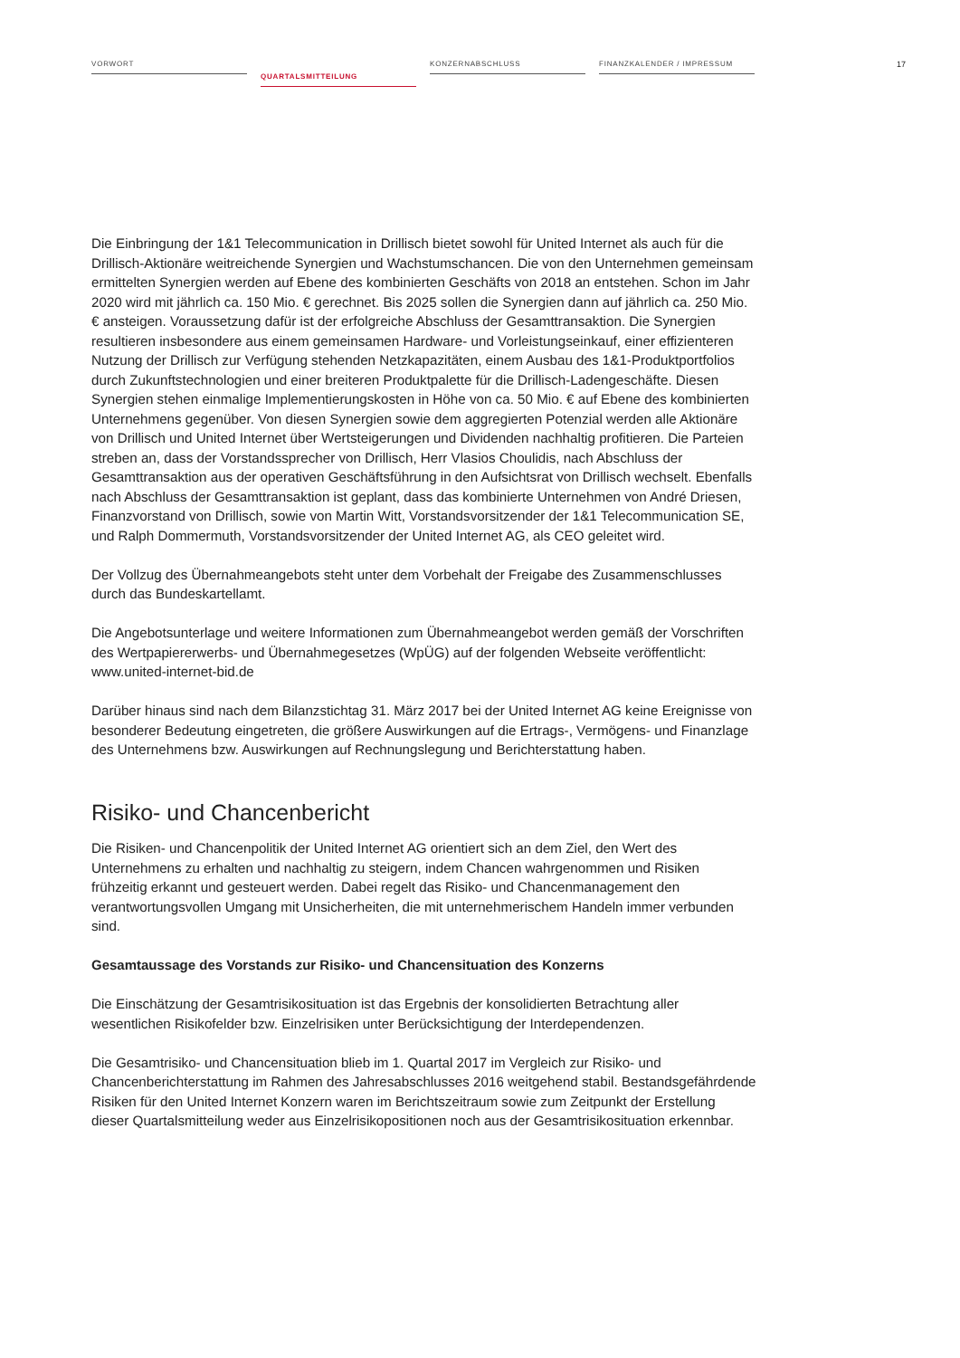VORWORT
QUARTALSMITTEILUNG
KONZERNABSCHLUSS FINANZKALENDER / IMPRESSUM
17
Die Einbringung der 1&1 Telecommunication in Drillisch bietet sowohl für United Internet als auch für die Drillisch-Aktionäre weitreichende Synergien und Wachstumschancen. Die von den Unter­nehmen gemeinsam ermittelten Synergien werden auf Ebene des kombinierten Geschäfts von 2018 an entstehen. Schon im Jahr 2020 wird mit jährlich ca. 150 Mio. € gerechnet. Bis 2025 sollen die Synergien dann auf jährlich ca. 250 Mio. € ansteigen. Voraussetzung dafür ist der erfolgreiche Abschluss der Gesamttransaktion. Die Synergien resultieren insbesondere aus einem gemeinsamen Hardware- und Vorleistungseinkauf, einer effizienteren Nutzung der Drillisch zur Verfügung stehenden Netzkapazitäten, einem Ausbau des 1&1-Produktportfolios durch Zukunftstechnologien und einer breiteren Produktpalette für die Drillisch-Ladengeschäfte. Diesen Synergien stehen einmalige Implementierungskosten in Höhe von ca. 50 Mio. € auf Ebene des kombinierten Unter­nehmens gegenüber. Von diesen Synergien sowie dem aggregierten Potenzial werden alle Aktionäre von Drillisch und United Internet über Wertsteigerungen und Dividenden nachhaltig profitieren. Die Parteien streben an, dass der Vorstandssprecher von Drillisch, Herr Vlasios Choulidis, nach Abschluss der Gesamttransaktion aus der operativen Geschäftsführung in den Aufsichtsrat von Drillisch wechselt. Ebenfalls nach Abschluss der Gesamttransaktion ist geplant, dass das kombi­nierte Unternehmen von André Driesen, Finanzvorstand von Drillisch, sowie von Martin Witt, Vorstandsvorsitzender der 1&1 Telecommunication SE, und Ralph Dommermuth, Vorstands­vorsitzender der United Internet AG, als CEO geleitet wird.
Der Vollzug des Übernahmeangebots steht unter dem Vorbehalt der Freigabe des Zusammen­schlusses durch das Bundeskartellamt.
Die Angebotsunterlage und weitere Informationen zum Übernahmeangebot werden gemäß der Vorschriften des Wertpapiererwerbs- und Übernahmegesetzes (WpÜG) auf der folgenden Websei­te veröffentlicht: www.united-internet-bid.de
Darüber hinaus sind nach dem Bilanzstichtag 31. März 2017 bei der United Internet AG keine Ereignisse von besonderer Bedeutung eingetreten, die größere Auswirkungen auf die Ertrags-, Vermögens- und Finanzlage des Unternehmens bzw. Auswirkungen auf Rechnungslegung und Berichterstattung haben.
Risiko- und Chancenbericht
Die Risiken- und Chancenpolitik der United Internet AG orientiert sich an dem Ziel, den Wert des Unternehmens zu erhalten und nachhaltig zu steigern, indem Chancen wahrgenommen und Risiken frühzeitig erkannt und gesteuert werden. Dabei regelt das Risiko- und Chancenmanagement den verantwortungsvollen Umgang mit Unsicherheiten, die mit unternehmerischem Handeln immer verbunden sind.
Gesamtaussage des Vorstands zur Risiko- und Chancensituation des Konzerns
Die Einschätzung der Gesamtrisikosituation ist das Ergebnis der konsolidierten Betrachtung aller wesentlichen Risikofelder bzw. Einzelrisiken unter Berücksichtigung der Interdependenzen.
Die Gesamtrisiko- und Chancensituation blieb im 1. Quartal 2017 im Vergleich zur Risiko- und Chancenberichterstattung im Rahmen des Jahresabschlusses 2016 weitgehend stabil. Bestandsge­fährdende Risiken für den United Internet Konzern waren im Berichtszeitraum sowie zum Zeitpunkt der Erstellung dieser Quartalsmitteilung weder aus Einzelrisikopositionen noch aus der Gesamt­risikosituation erkennbar.